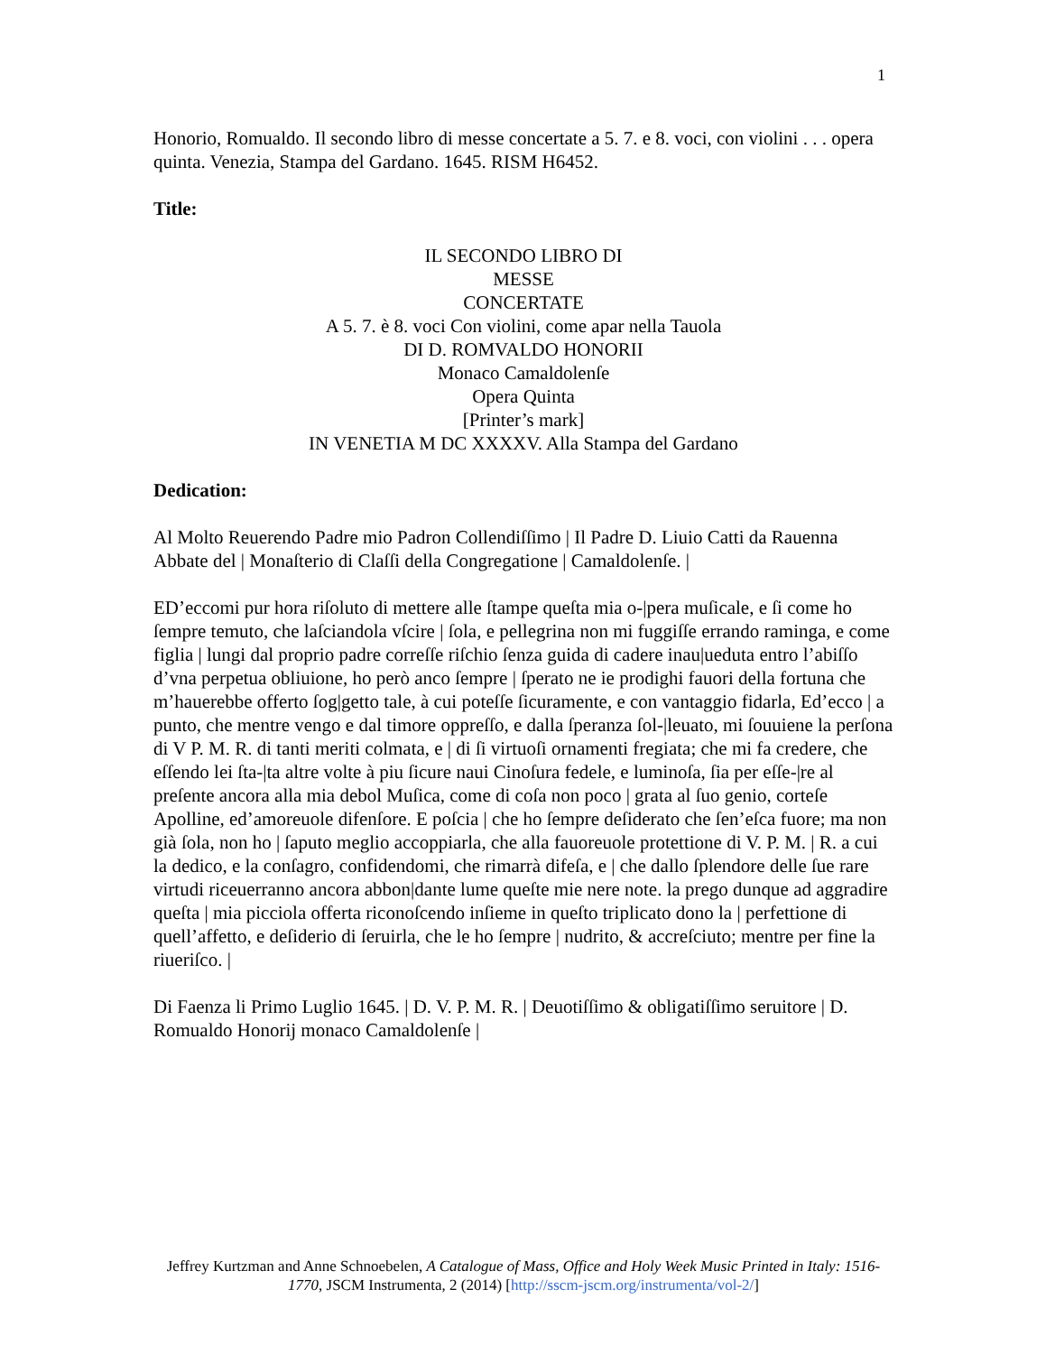1
Honorio, Romualdo. Il secondo libro di messe concertate a 5. 7. e 8. voci, con violini . . . opera quinta. Venezia, Stampa del Gardano. 1645. RISM H6452.
Title:
IL SECONDO LIBRO DI
MESSE
CONCERTATE
A 5. 7. è 8. voci Con violini, come apar nella Tauola
DI D. ROMVALDO HONORII
Monaco Camaldolenſe
Opera Quinta
[Printer’s mark]
IN VENETIA M DC XXXXV. Alla Stampa del Gardano
Dedication:
Al Molto Reuerendo Padre mio Padron Collendiſſimo | Il Padre D. Liuio Catti da Rauenna Abbate del | Monaſterio di Claſſi della Congregatione | Camaldolenſe. |
ED’eccomi pur hora riſoluto di mettere alle ſtampe queſta mia o-|pera muſicale, e ſi come ho ſempre temuto, che laſciandola vſcire | ſola, e pellegrina non mi fuggiſſe errando raminga, e come figlia | lungi dal proprio padre correſſe riſchio ſenza guida di cadere inau|ueduta entro l’abiſſo d’vna perpetua obliuione, ho però anco ſempre | ſperato ne ie prodighi fauori della fortuna che m’hauerebbe offerto ſog|getto tale, à cui poteſſe ſicuramente, e con vantaggio fidarla, Ed’ecco | a punto, che mentre vengo e dal timore oppreſſo, e dalla ſperanza ſol-|leuato, mi ſouuiene la perſona di V P. M. R. di tanti meriti colmata, e | di ſi virtuoſi ornamenti fregiata; che mi fa credere, che eſſendo lei ſta-|ta altre volte à piu ſicure naui Cinoſura fedele, e luminoſa, ſia per eſſe-|re al preſente ancora alla mia debol Muſica, come di coſa non poco | grata al ſuo genio, corteſe Apolline, ed’amoreuole difenſore. E poſcia | che ho ſempre deſiderato che ſen’eſca fuore; ma non già ſola, non ho | ſaputo meglio accoppiarla, che alla fauoreuole protettione di V. P. M. | R. a cui la dedico, e la conſagro, confidendomi, che rimarrà difeſa, e | che dallo ſplendore delle ſue rare virtudi riceuerranno ancora abbon|dante lume queſte mie nere note. la prego dunque ad aggradire queſta | mia picciola offerta riconoſcendo inſieme in queſto triplicato dono la | perfettione di quell’affetto, e deſiderio di ſeruirla, che le ho ſempre | nudrito, & accreſciuto; mentre per fine la riueriſco. |
Di Faenza li Primo Luglio 1645. | D. V. P. M. R. | Deuotiſſimo & obligatiſſimo seruitore | D. Romualdo Honorij monaco Camaldolenſe |
Jeffrey Kurtzman and Anne Schnoebelen, A Catalogue of Mass, Office and Holy Week Music Printed in Italy: 1516-1770, JSCM Instrumenta, 2 (2014) [http://sscm-jscm.org/instrumenta/vol-2/]